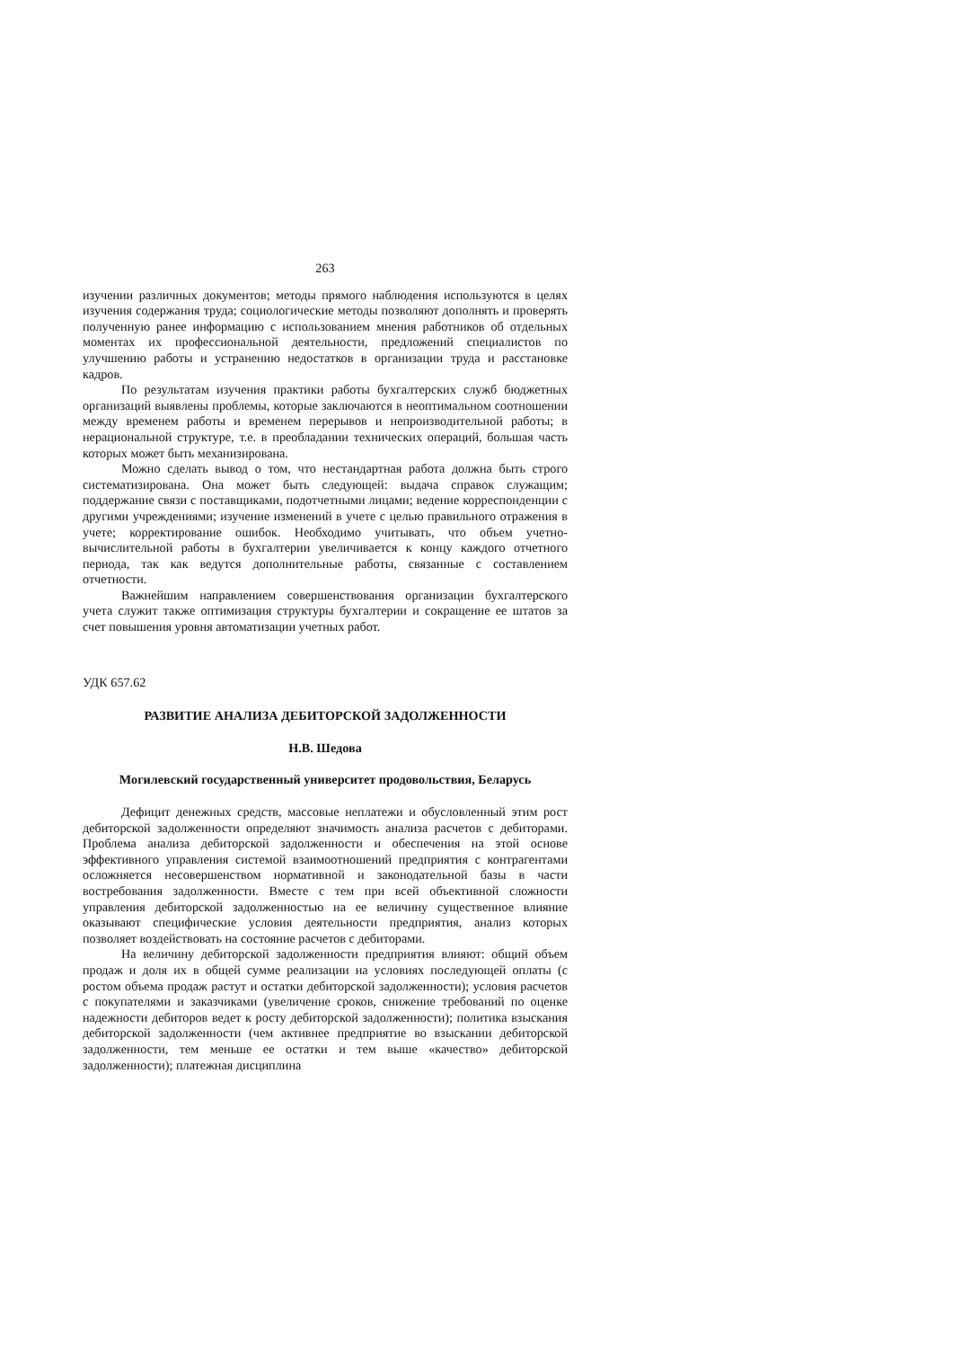263
изучении различных документов; методы прямого наблюдения используются в целях изучения содержания труда; социологические методы позволяют дополнять и проверять полученную ранее информацию с использованием мнения работников об отдельных моментах их профессиональной деятельности, предложений специалистов по улучшению работы и устранению недостатков в организации труда и расстановке кадров.
По результатам изучения практики работы бухгалтерских служб бюджетных организаций выявлены проблемы, которые заключаются в неоптимальном соотношении между временем работы и временем перерывов и непроизводительной работы; в нерациональной структуре, т.е. в преобладании технических операций, большая часть которых может быть механизирована.
Можно сделать вывод о том, что нестандартная работа должна быть строго систематизирована. Она может быть следующей: выдача справок служащим; поддержание связи с поставщиками, подотчетными лицами; ведение корреспонденции с другими учреждениями; изучение изменений в учете с целью правильного отражения в учете; корректирование ошибок. Необходимо учитывать, что объем учетно-вычислительной работы в бухгалтерии увеличивается к концу каждого отчетного периода, так как ведутся дополнительные работы, связанные с составлением отчетности.
Важнейшим направлением совершенствования организации бухгалтерского учета служит также оптимизация структуры бухгалтерии и сокращение ее штатов за счет повышения уровня автоматизации учетных работ.
УДК 657.62
РАЗВИТИЕ АНАЛИЗА ДЕБИТОРСКОЙ ЗАДОЛЖЕННОСТИ
Н.В. Шедова
Могилевский государственный университет продовольствия, Беларусь
Дефицит денежных средств, массовые неплатежи и обусловленный этим рост дебиторской задолженности определяют значимость анализа расчетов с дебиторами. Проблема анализа дебиторской задолженности и обеспечения на этой основе эффективного управления системой взаимоотношений предприятия с контрагентами осложняется несовершенством нормативной и законодательной базы в части востребования задолженности. Вместе с тем при всей объективной сложности управления дебиторской задолженностью на ее величину существенное влияние оказывают специфические условия деятельности предприятия, анализ которых позволяет воздействовать на состояние расчетов с дебиторами.
На величину дебиторской задолженности предприятия влияют: общий объем продаж и доля их в общей сумме реализации на условиях последующей оплаты (с ростом объема продаж растут и остатки дебиторской задолженности); условия расчетов с покупателями и заказчиками (увеличение сроков, снижение требований по оценке надежности дебиторов ведет к росту дебиторской задолженности); политика взыскания дебиторской задолженности (чем активнее предприятие во взыскании дебиторской задолженности, тем меньше ее остатки и тем выше «качество» дебиторской задолженности); платежная дисциплина